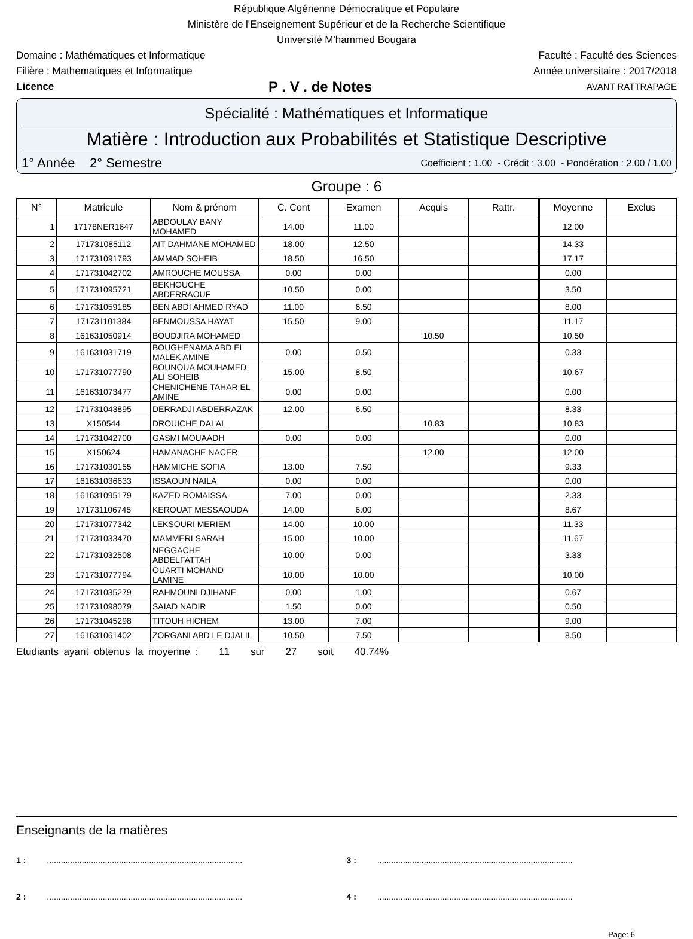République Algérienne Démocratique et Populaire
Ministère de l'Enseignement Supérieur et de la Recherche Scientifique
Université M'hammed Bougara
Domaine : Mathématiques et Informatique Faculté : Faculté des Sciences
Filière : Mathematiques et Informatique Année universitaire : 2017/2018
Licence P . V . de Notes AVANT RATTRAPAGE
Spécialité : Mathématiques et Informatique
Matière : Introduction aux Probabilités et Statistique Descriptive
1° Année 2° Semestre Coefficient : 1.00 - Crédit : 3.00 - Pondération : 2.00 / 1.00
Groupe : 6
| N° | Matricule | Nom & prénom | C. Cont | Examen | Acquis | Rattr. | Moyenne | Exclus |
| --- | --- | --- | --- | --- | --- | --- | --- | --- |
| 1 | 17178NER1647 | ABDOULAY BANY MOHAMED | 14.00 | 11.00 | | | 12.00 | |
| 2 | 171731085112 | AIT DAHMANE MOHAMED | 18.00 | 12.50 | | | 14.33 | |
| 3 | 171731091793 | AMMAD SOHEIB | 18.50 | 16.50 | | | 17.17 | |
| 4 | 171731042702 | AMROUCHE MOUSSA | 0.00 | 0.00 | | | 0.00 | |
| 5 | 171731095721 | BEKHOUCHE ABDERRAOUF | 10.50 | 0.00 | | | 3.50 | |
| 6 | 171731059185 | BEN ABDI AHMED RYAD | 11.00 | 6.50 | | | 8.00 | |
| 7 | 171731101384 | BENMOUSSA HAYAT | 15.50 | 9.00 | | | 11.17 | |
| 8 | 161631050914 | BOUDJIRA MOHAMED | | | 10.50 | | 10.50 | |
| 9 | 161631031719 | BOUGHENAMA ABD EL MALEK AMINE | 0.00 | 0.50 | | | 0.33 | |
| 10 | 171731077790 | BOUNOUA MOUHAMED ALI SOHEIB | 15.00 | 8.50 | | | 10.67 | |
| 11 | 161631073477 | CHENICHENE TAHAR EL AMINE | 0.00 | 0.00 | | | 0.00 | |
| 12 | 171731043895 | DERRADJI ABDERRAZAK | 12.00 | 6.50 | | | 8.33 | |
| 13 | X150544 | DROUICHE DALAL | | | 10.83 | | 10.83 | |
| 14 | 171731042700 | GASMI MOUAADH | 0.00 | 0.00 | | | 0.00 | |
| 15 | X150624 | HAMANACHE NACER | | | 12.00 | | 12.00 | |
| 16 | 171731030155 | HAMMICHE SOFIA | 13.00 | 7.50 | | | 9.33 | |
| 17 | 161631036633 | ISSAOUN NAILA | 0.00 | 0.00 | | | 0.00 | |
| 18 | 161631095179 | KAZED ROMAISSA | 7.00 | 0.00 | | | 2.33 | |
| 19 | 171731106745 | KEROUAT MESSAOUDA | 14.00 | 6.00 | | | 8.67 | |
| 20 | 171731077342 | LEKSOURI MERIEM | 14.00 | 10.00 | | | 11.33 | |
| 21 | 171731033470 | MAMMERI SARAH | 15.00 | 10.00 | | | 11.67 | |
| 22 | 171731032508 | NEGGACHE ABDELFATTAH | 10.00 | 0.00 | | | 3.33 | |
| 23 | 171731077794 | OUARTI MOHAND LAMINE | 10.00 | 10.00 | | | 10.00 | |
| 24 | 171731035279 | RAHMOUNI DJIHANE | 0.00 | 1.00 | | | 0.67 | |
| 25 | 171731098079 | SAIAD NADIR | 1.50 | 0.00 | | | 0.50 | |
| 26 | 171731045298 | TITOUH HICHEM | 13.00 | 7.00 | | | 9.00 | |
| 27 | 161631061402 | ZORGANI ABD LE DJALIL | 10.50 | 7.50 | | | 8.50 | |
Etudiants ayant obtenus la moyenne : 11 sur 27 soit 40.74%
Enseignants de la matières
1 : ....................................................................................
3 : ....................................................................................
2 : ....................................................................................
4 : ....................................................................................
Page: 6